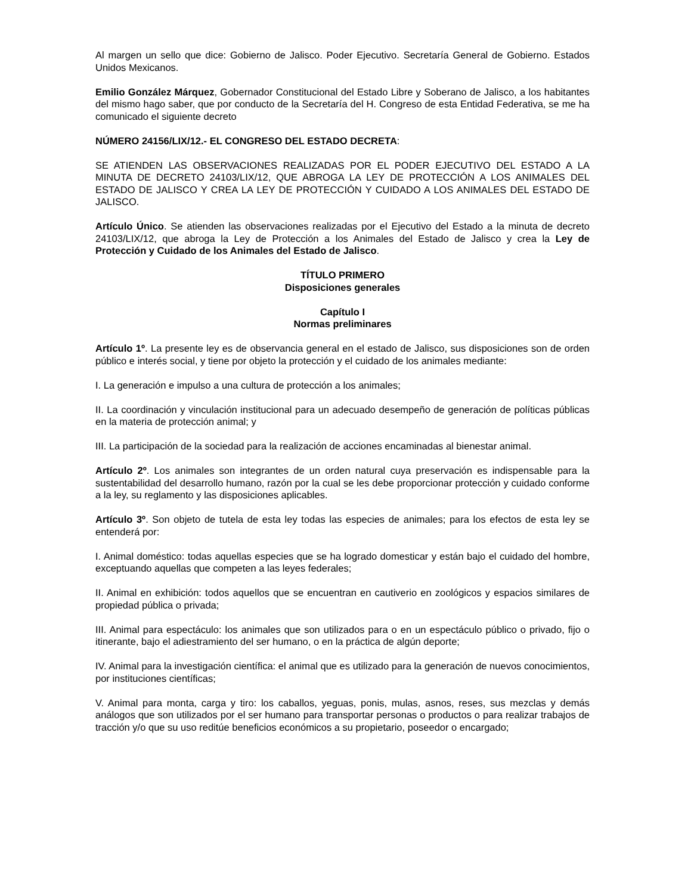Al margen un sello que dice: Gobierno de Jalisco. Poder Ejecutivo. Secretaría General de Gobierno. Estados Unidos Mexicanos.
Emilio González Márquez, Gobernador Constitucional del Estado Libre y Soberano de Jalisco, a los habitantes del mismo hago saber, que por conducto de la Secretaría del H. Congreso de esta Entidad Federativa, se me ha comunicado el siguiente decreto
NÚMERO 24156/LIX/12.- EL CONGRESO DEL ESTADO DECRETA:
SE ATIENDEN LAS OBSERVACIONES REALIZADAS POR EL PODER EJECUTIVO DEL ESTADO A LA MINUTA DE DECRETO 24103/LIX/12, QUE ABROGA LA LEY DE PROTECCIÓN A LOS ANIMALES DEL ESTADO DE JALISCO Y CREA LA LEY DE PROTECCIÓN Y CUIDADO A LOS ANIMALES DEL ESTADO DE JALISCO.
Artículo Único. Se atienden las observaciones realizadas por el Ejecutivo del Estado a la minuta de decreto 24103/LIX/12, que abroga la Ley de Protección a los Animales del Estado de Jalisco y crea la Ley de Protección y Cuidado de los Animales del Estado de Jalisco.
TÍTULO PRIMERO
Disposiciones generales
Capítulo I
Normas preliminares
Artículo 1º. La presente ley es de observancia general en el estado de Jalisco, sus disposiciones son de orden público e interés social, y tiene por objeto la protección y el cuidado de los animales mediante:
I. La generación e impulso a una cultura de protección a los animales;
II. La coordinación y vinculación institucional para un adecuado desempeño de generación de políticas públicas en la materia de protección animal; y
III. La participación de la sociedad para la realización de acciones encaminadas al bienestar animal.
Artículo 2º. Los animales son integrantes de un orden natural cuya preservación es indispensable para la sustentabilidad del desarrollo humano, razón por la cual se les debe proporcionar protección y cuidado conforme a la ley, su reglamento y las disposiciones aplicables.
Artículo 3º. Son objeto de tutela de esta ley todas las especies de animales; para los efectos de esta ley se entenderá por:
I. Animal doméstico: todas aquellas especies que se ha logrado domesticar y están bajo el cuidado del hombre, exceptuando aquellas que competen a las leyes federales;
II. Animal en exhibición: todos aquellos que se encuentran en cautiverio en zoológicos y espacios similares de propiedad pública o privada;
III. Animal para espectáculo: los animales que son utilizados para o en un espectáculo público o privado, fijo o itinerante, bajo el adiestramiento del ser humano, o en la práctica de algún deporte;
IV. Animal para la investigación científica: el animal que es utilizado para la generación de nuevos conocimientos, por instituciones científicas;
V. Animal para monta, carga y tiro: los caballos, yeguas, ponis, mulas, asnos, reses, sus mezclas y demás análogos que son utilizados por el ser humano para transportar personas o productos o para realizar trabajos de tracción y/o que su uso reditúe beneficios económicos a su propietario, poseedor o encargado;